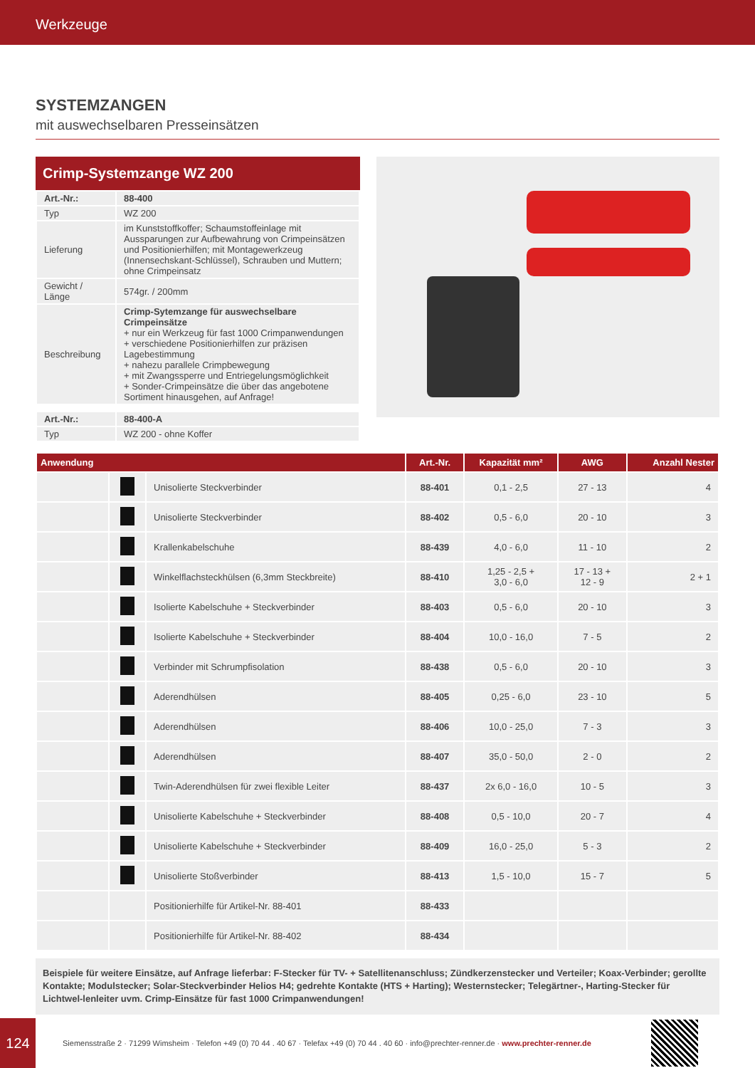Werkzeuge
SYSTEMZANGEN
mit auswechselbaren Presseinsätzen
Crimp-Systemzange WZ 200
| Art.-Nr.: | 88-400 |
| Typ | WZ 200 |
| Lieferung | im Kunststoffkoffer; Schaumstoffeinlage mit Aussparungen zur Aufbewahrung von Crimpeinsätzen und Positionierhilfen; mit Montagewerkzeug (Innensechskant-Schlüssel), Schrauben und Muttern; ohne Crimpeinsatz |
| Gewicht / Länge | 574gr. / 200mm |
| Beschreibung | Crimp-Sytemzange für auswechselbare Crimpeinsätze + nur ein Werkzeug für fast 1000 Crimpanwendungen + verschiedene Positionierhilfen zur präzisen Lagebestimmung + nahezu parallele Crimpbewegung + mit Zwangssperre und Entriegelungsmöglichkeit + Sonder-Crimpeinsätze die über das angebotene Sortiment hinausgehen, auf Anfrage! |
| Art.-Nr.: | 88-400-A |
| Typ | WZ 200 - ohne Koffer |
| Anwendung | | | Art.-Nr. | Kapazität mm² | AWG | Anzahl Nester |
| --- | --- | --- | --- | --- | --- | --- |
| | | Unisolierte Steckverbinder | 88-401 | 0,1 - 2,5 | 27 - 13 | 4 |
| | | Unisolierte Steckverbinder | 88-402 | 0,5 - 6,0 | 20 - 10 | 3 |
| | | Krallenkabelschuhe | 88-439 | 4,0 - 6,0 | 11 - 10 | 2 |
| | | Winkelflachsteckhülsen (6,3mm Steckbreite) | 88-410 | 1,25 - 2,5 + 3,0 - 6,0 | 17 - 13 + 12 - 9 | 2 + 1 |
| | | Isolierte Kabelschuhe + Steckverbinder | 88-403 | 0,5 - 6,0 | 20 - 10 | 3 |
| | | Isolierte Kabelschuhe + Steckverbinder | 88-404 | 10,0 - 16,0 | 7 - 5 | 2 |
| | | Verbinder mit Schrumpfisolation | 88-438 | 0,5 - 6,0 | 20 - 10 | 3 |
| | | Aderendhülsen | 88-405 | 0,25 - 6,0 | 23 - 10 | 5 |
| | | Aderendhülsen | 88-406 | 10,0 - 25,0 | 7 - 3 | 3 |
| | | Aderendhülsen | 88-407 | 35,0 - 50,0 | 2 - 0 | 2 |
| | | Twin-Aderendhülsen für zwei flexible Leiter | 88-437 | 2x 6,0 - 16,0 | 10 - 5 | 3 |
| | | Unisolierte Kabelschuhe + Steckverbinder | 88-408 | 0,5 - 10,0 | 20 - 7 | 4 |
| | | Unisolierte Kabelschuhe + Steckverbinder | 88-409 | 16,0 - 25,0 | 5 - 3 | 2 |
| | | Unisolierte Stoßverbinder | 88-413 | 1,5 - 10,0 | 15 - 7 | 5 |
| | | Positionierhilfe für Artikel-Nr. 88-401 | 88-433 | | | |
| | | Positionierhilfe für Artikel-Nr. 88-402 | 88-434 | | | |
Beispiele für weitere Einsätze, auf Anfrage lieferbar: F-Stecker für TV- + Satellitenanschluss; Zündkerzenstecker und Verteiler; Koax-Verbinder; gerollte Kontakte; Modulstecker; Solar-Steckverbinder Helios H4; gedrehte Kontakte (HTS + Harting); Westernstecker; Telegärtner-, Harting-Stecker für Lichtwel-lenleiter uvm. Crimp-Einsätze für fast 1000 Crimpanwendungen!
124
Siemensstraße 2 · 71299 Wimsheim · Telefon +49 (0) 70 44 . 40 67 · Telefax +49 (0) 70 44 . 40 60 · info@prechter-renner.de · www.prechter-renner.de